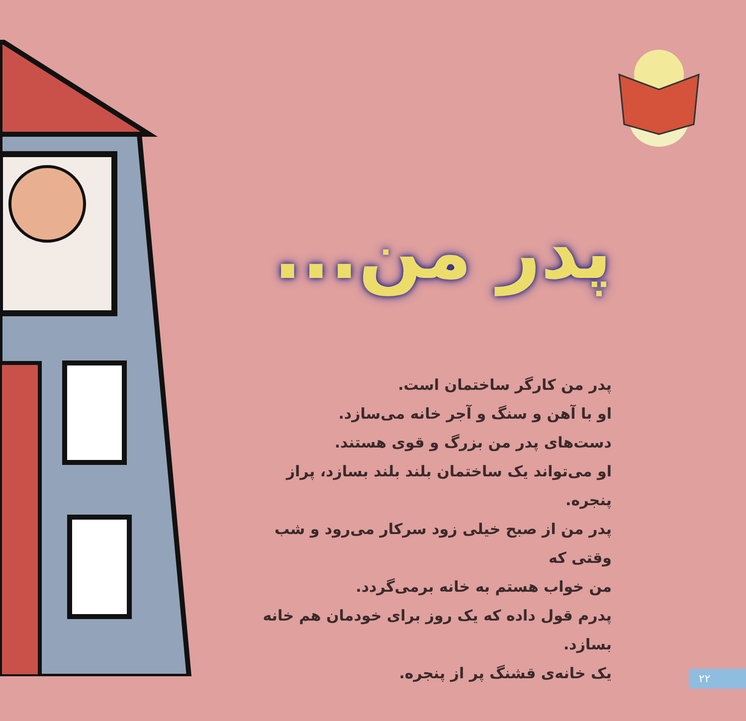پدر من...
پدر من کارگر ساختمان است.
او با آهن و سنگ و آجر خانه می‌سازد.
دست‌های پدر من بزرگ و قوی هستند.
او می‌تواند یک ساختمان بلند بلند بسازد، پراز پنجره.
پدر من از صبح خیلی زود سرکار می‌رود و شب وقتی که
من خواب هستم به خانه برمی‌گردد.
پدرم قول داده که یک روز برای خودمان هم خانه بسازد.
یک خانه‌ی قشنگ پر از پنجره.
۲۲